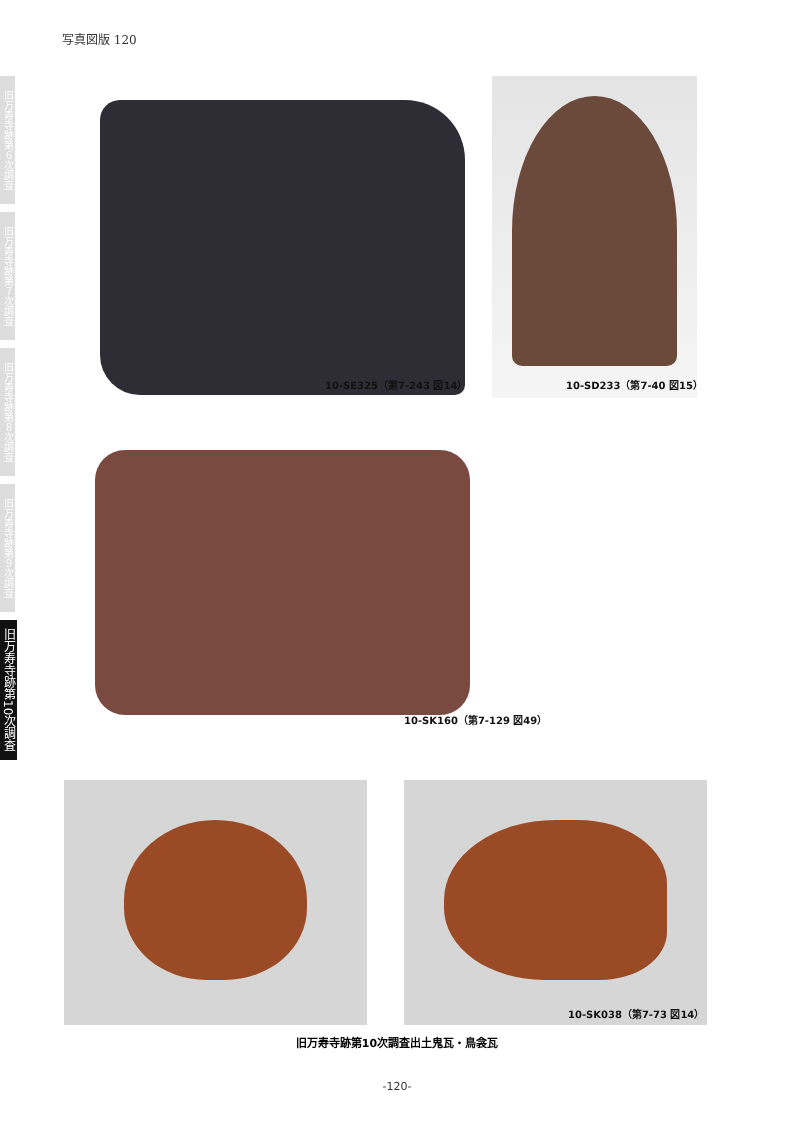写真図版 120
旧万寿寺跡第６次調査
旧万寿寺跡第７次調査
旧万寿寺跡第８次調査
旧万寿寺跡第９次調査
旧万寿寺跡第10次調査
10-SE325（第7-243 図14） 10-SD233（第7-40 図15）
10-SK160（第7-129 図49）
10-SK038（第7-73 図14）
旧万寿寺跡第10次調査出土鬼瓦・鳥衾瓦
-120-